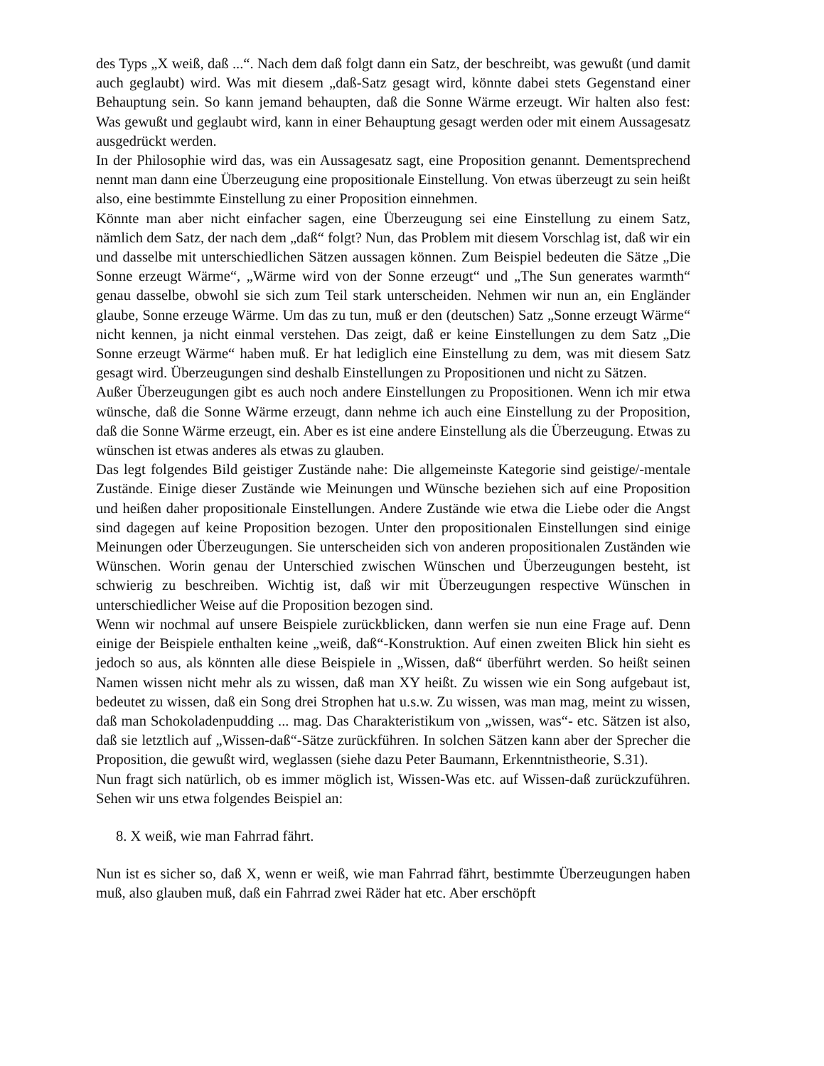des Typs „X weiß, daß ...“. Nach dem daß folgt dann ein Satz, der beschreibt, was gewußt (und damit auch geglaubt) wird. Was mit diesem „daß-Satz gesagt wird, könnte dabei stets Gegenstand einer Behauptung sein. So kann jemand behaupten, daß die Sonne Wärme erzeugt. Wir halten also fest: Was gewußt und geglaubt wird, kann in einer Behauptung gesagt werden oder mit einem Aussagesatz ausgedrückt werden.
In der Philosophie wird das, was ein Aussagesatz sagt, eine Proposition genannt. Dementsprechend nennt man dann eine Überzeugung eine propositionale Einstellung. Von etwas überzeugt zu sein heißt also, eine bestimmte Einstellung zu einer Proposition einnehmen.
Könnte man aber nicht einfacher sagen, eine Überzeugung sei eine Einstellung zu einem Satz, nämlich dem Satz, der nach dem „daß“ folgt? Nun, das Problem mit diesem Vorschlag ist, daß wir ein und dasselbe mit unterschiedlichen Sätzen aussagen können. Zum Beispiel bedeuten die Sätze „Die Sonne erzeugt Wärme“, „Wärme wird von der Sonne erzeugt“ und „The Sun generates warmth“ genau dasselbe, obwohl sie sich zum Teil stark unterscheiden. Nehmen wir nun an, ein Engländer glaube, Sonne erzeuge Wärme. Um das zu tun, muß er den (deutschen) Satz „Sonne erzeugt Wärme“ nicht kennen, ja nicht einmal verstehen. Das zeigt, daß er keine Einstellungen zu dem Satz „Die Sonne erzeugt Wärme“ haben muß. Er hat lediglich eine Einstellung zu dem, was mit diesem Satz gesagt wird. Überzeugungen sind deshalb Einstellungen zu Propositionen und nicht zu Sätzen.
Außer Überzeugungen gibt es auch noch andere Einstellungen zu Propositionen. Wenn ich mir etwa wünsche, daß die Sonne Wärme erzeugt, dann nehme ich auch eine Einstellung zu der Proposition, daß die Sonne Wärme erzeugt, ein. Aber es ist eine andere Einstellung als die Überzeugung. Etwas zu wünschen ist etwas anderes als etwas zu glauben.
Das legt folgendes Bild geistiger Zustände nahe: Die allgemeinste Kategorie sind geistige/-mentale Zustände. Einige dieser Zustände wie Meinungen und Wünsche beziehen sich auf eine Proposition und heißen daher propositionale Einstellungen. Andere Zustände wie etwa die Liebe oder die Angst sind dagegen auf keine Proposition bezogen. Unter den propositionalen Einstellungen sind einige Meinungen oder Überzeugungen. Sie unterscheiden sich von anderen propositionalen Zuständen wie Wünschen. Worin genau der Unterschied zwischen Wünschen und Überzeugungen besteht, ist schwierig zu beschreiben. Wichtig ist, daß wir mit Überzeugungen respective Wünschen in unterschiedlicher Weise auf die Proposition bezogen sind.
Wenn wir nochmal auf unsere Beispiele zurückblicken, dann werfen sie nun eine Frage auf. Denn einige der Beispiele enthalten keine „weiß, daß“-Konstruktion. Auf einen zweiten Blick hin sieht es jedoch so aus, als könnten alle diese Beispiele in „Wissen, daß“ überführt werden. So heißt seinen Namen wissen nicht mehr als zu wissen, daß man XY heißt. Zu wissen wie ein Song aufgebaut ist, bedeutet zu wissen, daß ein Song drei Strophen hat u.s.w. Zu wissen, was man mag, meint zu wissen, daß man Schokoladenpudding ... mag. Das Charakteristikum von „wissen, was“- etc. Sätzen ist also, daß sie letztlich auf „Wissen-daß“-Sätze zurückführen. In solchen Sätzen kann aber der Sprecher die Proposition, die gewußt wird, weglassen (siehe dazu Peter Baumann, Erkenntnistheorie, S.31).
Nun fragt sich natürlich, ob es immer möglich ist, Wissen-Was etc. auf Wissen-daß zurückzuführen. Sehen wir uns etwa folgendes Beispiel an:
8. X weiß, wie man Fahrrad fährt.
Nun ist es sicher so, daß X, wenn er weiß, wie man Fahrrad fährt, bestimmte Überzeugungen haben muß, also glauben muß, daß ein Fahrrad zwei Räder hat etc. Aber erschöpft